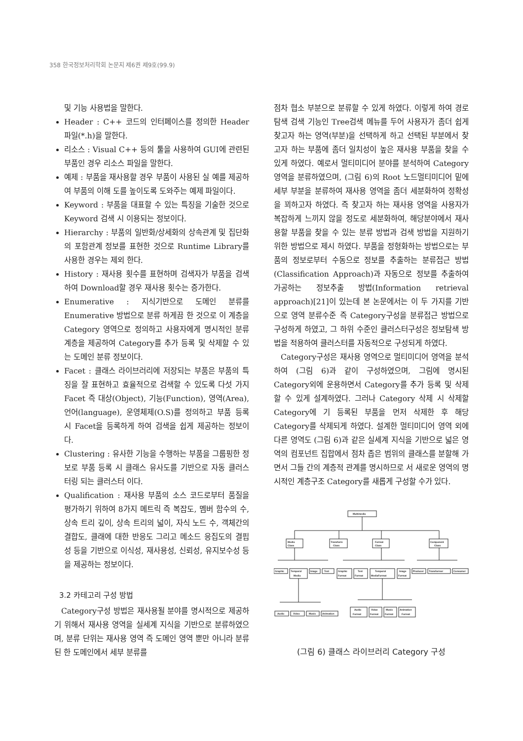358 한국정보처리학회 논문지 제6권 제9호(99.9)
및 기능 사용법을 말한다.
Header : C++ 코드의 인터페이스를 정의한 Header 파일(*.h)을 말한다.
리소스 : Visual C++ 등의 툴을 사용하여 GUI에 관련된 부품인 경우 리소스 파일을 말한다.
예제 : 부품을 재사용할 경우 부품이 사용된 실 예를 제공하여 부품의 이해 도를 높이도록 도와주는 예제 파일이다.
Keyword : 부품을 대표할 수 있는 특징을 기술한 것으로 Keyword 검색 시 이용되는 정보이다.
Hierarchy : 부품의 일반화/상세화의 상속관계 및 집단화의 포함관계 정보를 표현한 것으로 Runtime Library를 사용한 경우는 제외 한다.
History : 재사용 횟수를 표현하며 검색자가 부품을 검색하여 Download할 경우 재사용 횟수는 증가한다.
Enumerative : 지식기반으로 도메인 분류를 Enumerative 방법으로 분류 하게끔 한 것으로 이 계층을 Category 영역으로 정의하고 사용자에게 명시적인 분류 계층을 제공하여 Category를 추가 등록 및 삭제할 수 있는 도메인 분류 정보이다.
Facet : 클래스 라이브러리에 저장되는 부품은 부품의 특징을 잘 표현하고 효율적으로 검색할 수 있도록 다섯 가지 Facet 즉 대상(Object), 기능(Function), 영역(Area), 언어(language), 운영체제(O.S)를 정의하고 부품 등록 시 Facet을 등록하게 하여 검색을 쉽게 제공하는 정보이다.
Clustering : 유사한 기능을 수행하는 부품을 그룹핑한 정보로 부품 등록 시 클래스 유사도를 기반으로 자동 클러스터링 되는 클러스터 이다.
Qualification : 재사용 부품의 소스 코드로부터 품질을 평가하기 위하여 8가지 메트릭 즉 복잡도, 멤버 함수의 수, 상속 트리 깊이, 상속 트리의 넓이, 자식 노드 수, 객체간의 결합도, 클래에 대한 반응도 그리고 메소드 응집도의 결핍성 등을 기반으로 이식성, 재사용성, 신뢰성, 유지보수성 등을 제공하는 정보이다.
3.2 카테고리 구성 방법
Category구성 방법은 재사용될 분야를 명시적으로 제공하기 위해서 재사용 영역을 실세계 지식을 기반으로 분류하였으며, 분류 단위는 재사용 영역 즉 도메인 영역 뿐만 아니라 분류된 한 도메인에서 세부 분류를
점차 협소 부분으로 분류할 수 있게 하였다. 이렇게 하여 경로탐색 검색 기능인 Tree검색 메뉴를 두어 사용자가 좀더 쉽게 찾고자 하는 영역(부분)을 선택하게 하고 선택된 부분에서 찾고자 하는 부품에 좀더 일치성이 높은 재사용 부품을 찾을 수 있게 하였다. 예로서 멀티미디어 분야를 분석하여 Category 영역을 분류하였으며, (그림 6)의 Root 노드멀티미디어 밑에 세부 부분을 분류하여 재사용 영역을 좀더 세분화하여 정확성을 꾀하고자 하였다. 즉 찾고자 하는 재사용 영역을 사용자가 복잡하게 느끼지 않을 정도로 세분화하여, 해당분야에서 재사용할 부품을 찾을 수 있는 분류 방법과 검색 방법을 지원하기 위한 방법으로 제시 하였다. 부품을 정형화하는 방법으로는 부품의 정보로부터 수동으로 정보를 추출하는 분류접근 방법(Classification Approach)과 자동으로 정보를 추출하여 가공하는 정보추출 방법(Information retrieval approach)[21]이 있는데 본 논문에서는 이 두 가지를 기반으로 영역 분류수준 즉 Category구성을 분류접근 방법으로 구성하게 하였고, 그 하위 수준인 클러스터구성은 정보탐색 방법을 적용하여 클러스터를 자동적으로 구성되게 하였다.
Category구성은 재사용 영역으로 멀티미디어 영역을 분석하여 (그림 6)과 같이 구성하였으며, 그림에 명시된 Category외에 운용하면서 Category를 추가 등록 및 삭제할 수 있게 설계하였다. 그러나 Category 삭제 시 삭제할 Category에 기 등록된 부품을 먼저 삭제한 후 해당 Category를 삭제되게 하였다. 설계한 멀티미디어 영역 외에 다른 영역도 (그림 6)과 같은 실세계 지식을 기반으로 넓은 영역의 컴포넌트 집합에서 점차 좁은 범위의 클래스를 분할해 가면서 그들 간의 계층적 관계를 명시하므로 서 새로운 영역의 명시적인 계층구조 Category를 새롭게 구성할 수가 있다.
Multimedia
Media
Class
Transform
Class
Format
Class
Component
Class
Graphic
Temporal
Media
Image
Text
Graphic
Format
Text
Format
Temporal
MediaFormat
Image
Format
Producer
Transformer
Consumer
Audio
Video
Music
Animation
Audio
Format
Vidoe
Format
Music
Format
Animation
Format
(그림 6) 클래스 라이브러리 Category 구성